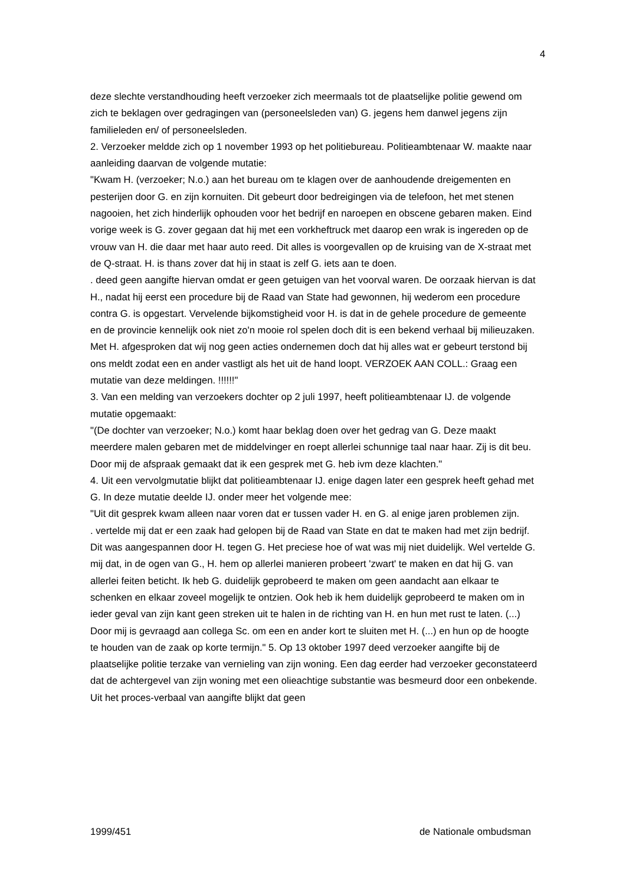4
deze slechte verstandhouding heeft verzoeker zich meermaals tot de plaatselijke politie gewend om zich te beklagen over gedragingen van (personeelsleden van) G. jegens hem danwel jegens zijn familieleden en/ of personeelsleden.
2. Verzoeker meldde zich op 1 november 1993 op het politiebureau. Politieambtenaar W. maakte naar aanleiding daarvan de volgende mutatie:
"Kwam H. (verzoeker; N.o.) aan het bureau om te klagen over de aanhoudende dreigementen en pesterijen door G. en zijn kornuiten. Dit gebeurt door bedreigingen via de telefoon, het met stenen nagooien, het zich hinderlijk ophouden voor het bedrijf en naroepen en obscene gebaren maken. Eind vorige week is G. zover gegaan dat hij met een vorkheftruck met daarop een wrak is ingereden op de vrouw van H. die daar met haar auto reed. Dit alles is voorgevallen op de kruising van de X-straat met de Q-straat. H. is thans zover dat hij in staat is zelf G. iets aan te doen.
. deed geen aangifte hiervan omdat er geen getuigen van het voorval waren. De oorzaak hiervan is dat H., nadat hij eerst een procedure bij de Raad van State had gewonnen, hij wederom een procedure contra G. is opgestart. Vervelende bijkomstigheid voor H. is dat in de gehele procedure de gemeente en de provincie kennelijk ook niet zo'n mooie rol spelen doch dit is een bekend verhaal bij milieuzaken. Met H. afgesproken dat wij nog geen acties ondernemen doch dat hij alles wat er gebeurt terstond bij ons meldt zodat een en ander vastligt als het uit de hand loopt. VERZOEK AAN COLL.: Graag een mutatie van deze meldingen. !!!!!!"
3. Van een melding van verzoekers dochter op 2 juli 1997, heeft politieambtenaar IJ. de volgende mutatie opgemaakt:
"(De dochter van verzoeker; N.o.) komt haar beklag doen over het gedrag van G. Deze maakt meerdere malen gebaren met de middelvinger en roept allerlei schunnige taal naar haar. Zij is dit beu. Door mij de afspraak gemaakt dat ik een gesprek met G. heb ivm deze klachten."
4. Uit een vervolgmutatie blijkt dat politieambtenaar IJ. enige dagen later een gesprek heeft gehad met G. In deze mutatie deelde IJ. onder meer het volgende mee:
"Uit dit gesprek kwam alleen naar voren dat er tussen vader H. en G. al enige jaren problemen zijn.
. vertelde mij dat er een zaak had gelopen bij de Raad van State en dat te maken had met zijn bedrijf. Dit was aangespannen door H. tegen G. Het preciese hoe of wat was mij niet duidelijk. Wel vertelde G. mij dat, in de ogen van G., H. hem op allerlei manieren probeert 'zwart' te maken en dat hij G. van allerlei feiten beticht. Ik heb G. duidelijk geprobeerd te maken om geen aandacht aan elkaar te schenken en elkaar zoveel mogelijk te ontzien. Ook heb ik hem duidelijk geprobeerd te maken om in ieder geval van zijn kant geen streken uit te halen in de richting van H. en hun met rust te laten. (...) Door mij is gevraagd aan collega Sc. om een en ander kort te sluiten met H. (...) en hun op de hoogte te houden van de zaak op korte termijn." 5. Op 13 oktober 1997 deed verzoeker aangifte bij de plaatselijke politie terzake van vernieling van zijn woning. Een dag eerder had verzoeker geconstateerd dat de achtergevel van zijn woning met een olieachtige substantie was besmeurd door een onbekende. Uit het proces-verbaal van aangifte blijkt dat geen
1999/451 de Nationale ombudsman